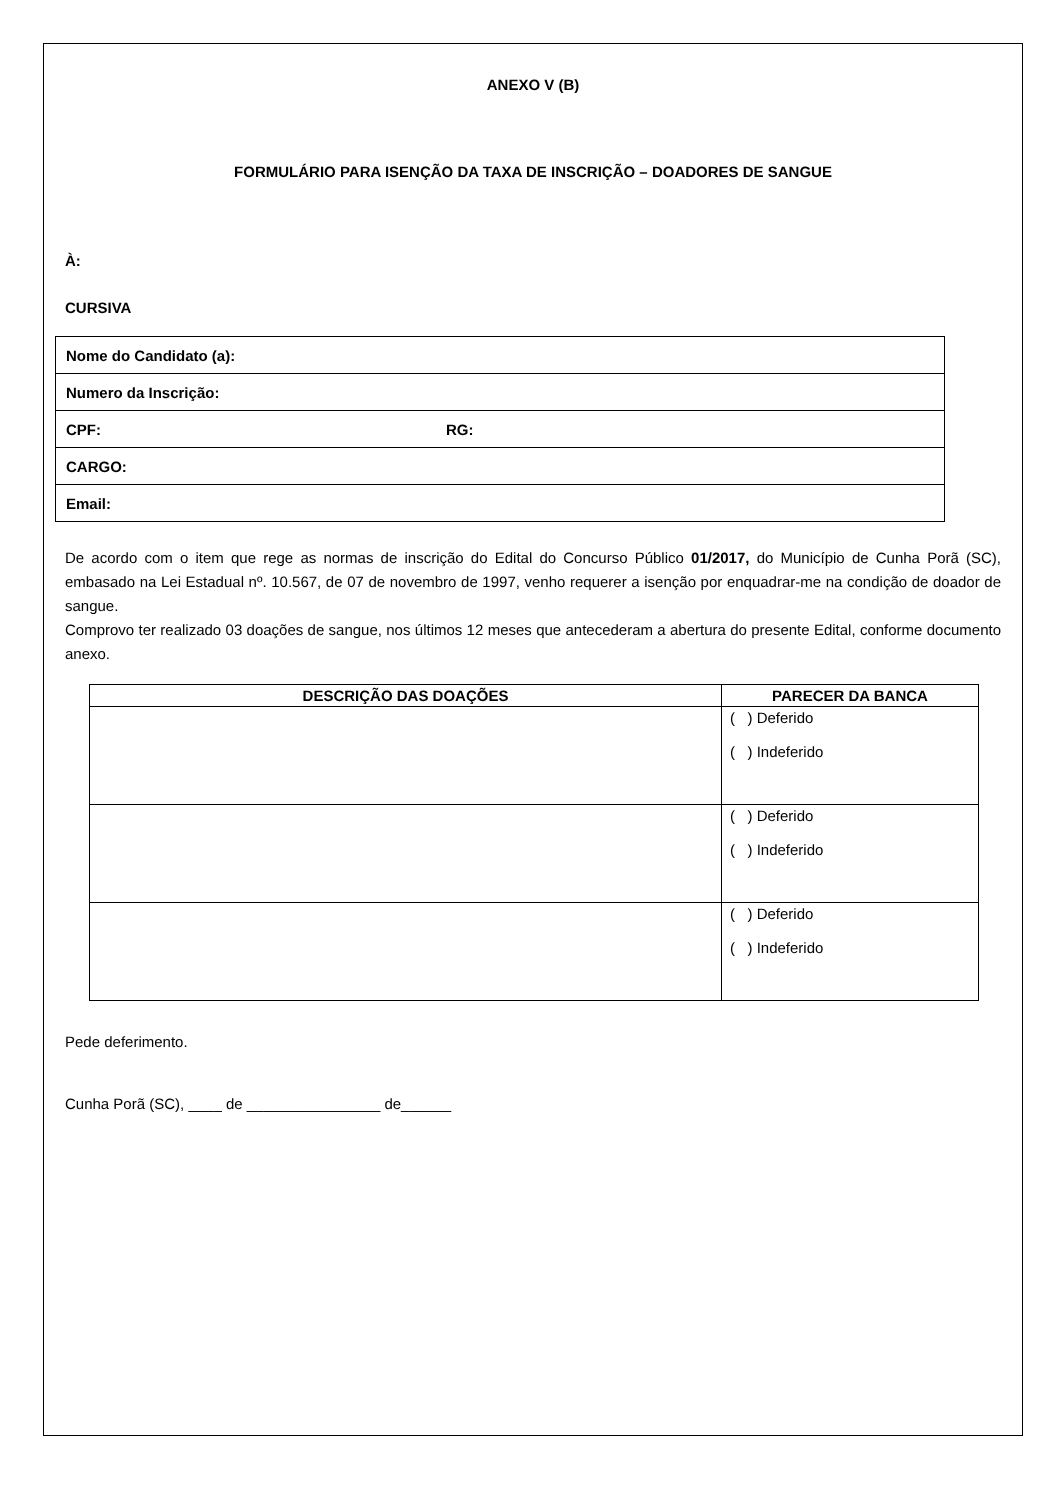ANEXO V (B)
FORMULÁRIO PARA ISENÇÃO DA TAXA DE INSCRIÇÃO – DOADORES DE SANGUE
À:
CURSIVA
| Nome do Candidato (a): | |
| Numero da Inscrição: | |
| CPF: | RG: |
| CARGO: | |
| Email: | |
De acordo com o item que rege as normas de inscrição do Edital do Concurso Público 01/2017, do Município de Cunha Porã (SC), embasado na Lei Estadual nº. 10.567, de 07 de novembro de 1997, venho requerer a isenção por enquadrar-me na condição de doador de sangue.
Comprovo ter realizado 03 doações de sangue, nos últimos 12 meses que antecederam a abertura do presente Edital, conforme documento anexo.
| DESCRIÇÃO DAS DOAÇÕES | PARECER DA BANCA |
| --- | --- |
| | ( ) Deferido ( ) Indeferido |
| | ( ) Deferido ( ) Indeferido |
| | ( ) Deferido ( ) Indeferido |
Pede deferimento.
Cunha Porã (SC), ____ de ________________ de______